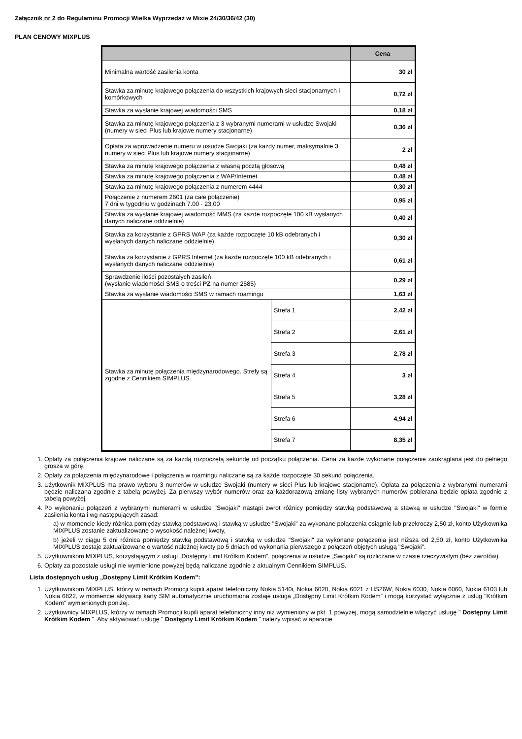Załącznik nr 2 do Regulaminu Promocji Wielka Wyprzedaż w Mixie 24/30/36/42 (30)
PLAN CENOWY MIXPLUS
| | | Cena |
| --- | --- | --- |
| Minimalna wartość zasilenia konta | | 30 zł |
| Stawka za minutę krajowego połączenia do wszystkich krajowych sieci stacjonarnych i komórkowych | | 0,72 zł |
| Stawka za wysłanie krajowej wiadomości SMS | | 0,18 zł |
| Stawka za minutę krajowego połączenia z 3 wybranymi numerami w usłudze Swojaki (numery w sieci Plus lub krajowe numery stacjonarne) | | 0,36 zł |
| Opłata za wprowadzenie numeru w usłudze Swojaki (za każdy numer, maksymalnie 3 numery w sieci Plus lub krajowe numery stacjonarne) | | 2 zł |
| Stawka za minutę krajowego połączenia z własną pocztą głosową | | 0,48 zł |
| Stawka za minutę krajowego połączenia z WAP/Internet | | 0,48 zł |
| Stawka za minutę krajowego połączenia z numerem 4444 | | 0,30 zł |
| Połączenie z numerem 2601 (za całe połączenie) 7 dni w tygodniu w godzinach 7.00 - 23.00 | | 0,95 zł |
| Stawka za wysłanie krajowej wiadomość MMS (za każde rozpoczęte 100 kB wysłanych danych naliczane oddzielnie) | | 0,40 zł |
| Stawka za korzystanie z GPRS WAP (za każde rozpoczęte 10 kB odebranych i wysłanych danych naliczane oddzielnie) | | 0,30 zł |
| Stawka za korzystanie z GPRS Internet (za każde rozpoczęte 100 kB odebranych i wysłanych danych naliczane oddzielnie) | | 0,61 zł |
| Sprawdzenie ilości pozostałych zasileń (wysłanie wiadomości SMS o treści PZ na numer 2585) | | 0,29 zł |
| Stawka za wysłanie wiadomości SMS w ramach roamingu | | 1,63 zł |
| Stawka za minutę połączenia międzynarodowego. Strefy są zgodne z Cennikiem SIMPLUS. | Strefa 1 | 2,42 zł |
| | Strefa 2 | 2,61 zł |
| | Strefa 3 | 2,78 zł |
| | Strefa 4 | 3 zł |
| | Strefa 5 | 3,28 zł |
| | Strefa 6 | 4,94 zł |
| | Strefa 7 | 8,35 zł |
1. Opłaty za połączenia krajowe naliczane są za każdą rozpoczętą sekundę od początku połączenia. Cena za każde wykonane połączenie zaokrąglana jest do pełnego grosza w górę.
2. Opłaty za połączenia międzynarodowe i połączenia w roamingu naliczane są za każde rozpoczęte 30 sekund połączenia.
3. Użytkownik MIXPLUS ma prawo wyboru 3 numerów w usłudze Swojaki (numery w sieci Plus lub krajowe stacjonarne). Opłata za połączenia z wybranymi numerami będzie naliczana zgodnie z tabelą powyżej. Za pierwszy wybór numerów oraz za każdorazową zmianę listy wybranych numerów pobierana będzie opłata zgodnie z tabelą powyżej.
4. Po wykonaniu połączeń z wybranymi numerami w usłudze "Swojaki" nastąpi zwrot różnicy pomiędzy stawką podstawową a stawką w usłudze "Swojaki" w formie zasilenia konta i wg następujących zasad:
a) w momencie kiedy różnica pomiędzy stawką podstawową i stawką w usłudze "Swojaki" za wykonane połączenia osiągnie lub przekroczy 2,50 zł, konto Użytkownika MIXPLUS zostanie zaktualizowane o wysokość należnej kwoty,
b) jeżeli w ciągu 5 dni różnica pomiędzy stawką podstawową i stawką w usłudze "Swojaki" za wykonane połączenia jest niższa od 2,50 zł, konto Użytkownika MIXPLUS zostaje zaktualizowane o wartość należnej kwoty po 5 dniach od wykonania pierwszego z połączeń objętych usługą "Swojaki".
5. Użytkownikom MIXPLUS, korzystającym z usługi „Dostępny Limit Krótkim Kodem”, połączenia w usłudze „Swojaki” są rozliczane w czasie rzeczywistym (bez zwrotów).
6. Opłaty za pozostałe usługi nie wymienione powyżej będą naliczane zgodnie z aktualnym Cennikiem SIMPLUS.
Lista dostępnych usług „Dostępny Limit Krótkim Kodem”:
1. Użytkownikom MIXPLUS, którzy w ramach Promocji kupili aparat telefoniczny Nokia 5140i, Nokia 6020, Nokia 6021 z HS26W, Nokia 6030, Nokia 6060, Nokia 6103 lub Nokia 6822, w momencie aktywacji karty SIM automatycznie uruchomiona zostaje usługa „Dostępny Limit Krótkim Kodem” i mogą korzystać wyłącznie z usług "Krótkim Kodem" wymienionych poniżej.
2. Użytkownicy MIXPLUS, którzy w ramach Promocji kupili aparat telefoniczny inny niż wymieniony w pkt. 1 powyżej, mogą samodzielnie włączyć usługę " Dostępny Limit Krótkim Kodem ". Aby aktywować usługę " Dostępny Limit Krótkim Kodem " należy wpisać w aparacie